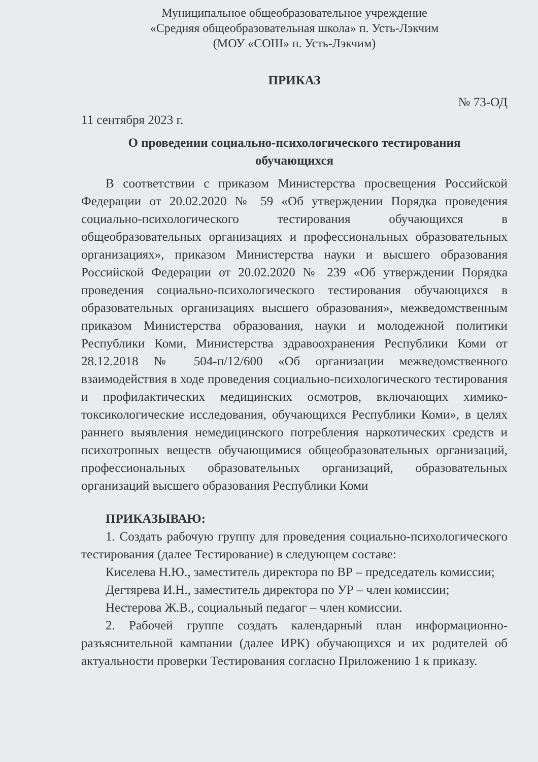Муниципальное общеобразовательное учреждение
«Средняя общеобразовательная школа» п. Усть-Лэкчим
(МОУ «СОШ» п. Усть-Лэкчим)
ПРИКАЗ
№ 73-ОД
11 сентября 2023 г.
О проведении социально-психологического тестирования
обучающихся
В соответствии с приказом Министерства просвещения Российской Федерации от 20.02.2020 № 59 «Об утверждении Порядка проведения социально-психологического тестирования обучающихся в общеобразовательных организациях и профессиональных образовательных организациях», приказом Министерства науки и высшего образования Российской Федерации от 20.02.2020 № 239 «Об утверждении Порядка проведения социально-психологического тестирования обучающихся в образовательных организациях высшего образования», межведомственным приказом Министерства образования, науки и молодежной политики Республики Коми, Министерства здравоохранения Республики Коми от 28.12.2018 № 504-п/12/600 «Об организации межведомственного взаимодействия в ходе проведения социально-психологического тестирования и профилактических медицинских осмотров, включающих химико-токсикологические исследования, обучающихся Республики Коми», в целях раннего выявления немедицинского потребления наркотических средств и психотропных веществ обучающимися общеобразовательных организаций, профессиональных образовательных организаций, образовательных организаций высшего образования Республики Коми
ПРИКАЗЫВАЮ:
1. Создать рабочую группу для проведения социально-психологического тестирования (далее Тестирование) в следующем составе:
Киселева Н.Ю., заместитель директора по ВР – председатель комиссии;
Дегтярева И.Н., заместитель директора по УР – член комиссии;
Нестерова Ж.В., социальный педагог – член комиссии.
2. Рабочей группе создать календарный план информационно-разъяснительной кампании (далее ИРК) обучающихся и их родителей об актуальности проверки Тестирования согласно Приложению 1 к приказу.